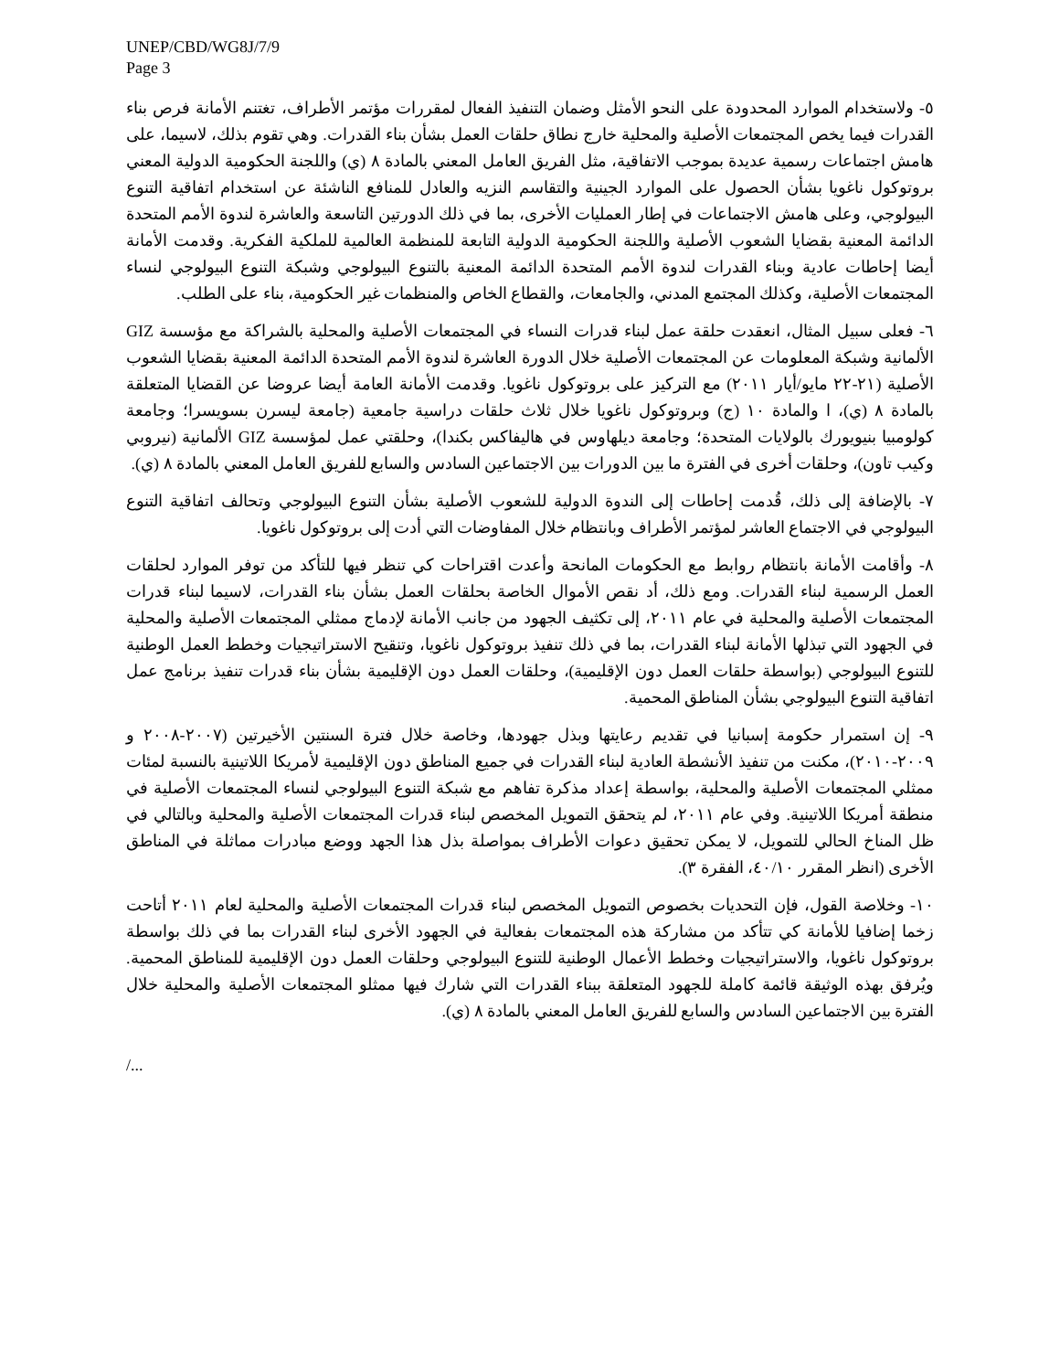UNEP/CBD/WG8J/7/9
Page 3
٥- ولاستخدام الموارد المحدودة على النحو الأمثل وضمان التنفيذ الفعال لمقررات مؤتمر الأطراف، تغتنم الأمانة فرص بناء القدرات فيما يخص المجتمعات الأصلية والمحلية خارج نطاق حلقات العمل بشأن بناء القدرات. وهي تقوم بذلك، لاسيما، على هامش اجتماعات رسمية عديدة بموجب الاتفاقية، مثل الفريق العامل المعني بالمادة ٨ (ي) واللجنة الحكومية الدولية المعني بروتوكول ناغويا بشأن الحصول على الموارد الجينية والتقاسم النزيه والعادل للمنافع الناشئة عن استخدام اتفاقية التنوع البيولوجي، وعلى هامش الاجتماعات في إطار العمليات الأخرى، بما في ذلك الدورتين التاسعة والعاشرة لندوة الأمم المتحدة الدائمة المعنية بقضايا الشعوب الأصلية واللجنة الحكومية الدولية التابعة للمنظمة العالمية للملكية الفكرية. وقدمت الأمانة أيضا إحاطات عادية وبناء القدرات لندوة الأمم المتحدة الدائمة المعنية بالتنوع البيولوجي وشبكة التنوع البيولوجي لنساء المجتمعات الأصلية، وكذلك المجتمع المدني، والجامعات، والقطاع الخاص والمنظمات غير الحكومية، بناء على الطلب.
٦- فعلى سبيل المثال، انعقدت حلقة عمل لبناء قدرات النساء في المجتمعات الأصلية والمحلية بالشراكة مع مؤسسة GIZ الألمانية وشبكة المعلومات عن المجتمعات الأصلية خلال الدورة العاشرة لندوة الأمم المتحدة الدائمة المعنية بقضايا الشعوب الأصلية (٢١-٢٢ مايو/أيار ٢٠١١) مع التركيز على بروتوكول ناغويا. وقدمت الأمانة العامة أيضا عروضا عن القضايا المتعلقة بالمادة ٨ (ي)، ا والمادة ١٠ (ج) وبروتوكول ناغويا خلال ثلاث حلقات دراسية جامعية (جامعة ليسرن بسويسرا؛ وجامعة كولومبيا بنيويورك بالولايات المتحدة؛ وجامعة ديلهاوس في هاليفاكس بكندا)، وحلقتي عمل لمؤسسة GIZ الألمانية (نيروبي وكيب تاون)، وحلقات أخرى في الفترة ما بين الدورات بين الاجتماعين السادس والسابع للفريق العامل المعني بالمادة ٨ (ي).
٧- بالإضافة إلى ذلك، قُدمت إحاطات إلى الندوة الدولية للشعوب الأصلية بشأن التنوع البيولوجي وتحالف اتفاقية التنوع البيولوجي في الاجتماع العاشر لمؤتمر الأطراف وبانتظام خلال المفاوضات التي أدت إلى بروتوكول ناغويا.
٨- وأقامت الأمانة بانتظام روابط مع الحكومات المانحة وأعدت اقتراحات كي تنظر فيها للتأكد من توفر الموارد لحلقات العمل الرسمية لبناء القدرات. ومع ذلك، أد نقص الأموال الخاصة بحلقات العمل بشأن بناء القدرات، لاسيما لبناء قدرات المجتمعات الأصلية والمحلية في عام ٢٠١١، إلى تكثيف الجهود من جانب الأمانة لإدماج ممثلي المجتمعات الأصلية والمحلية في الجهود التي تبذلها الأمانة لبناء القدرات، بما في ذلك تنفيذ بروتوكول ناغويا، وتنقيح الاستراتيجيات وخطط العمل الوطنية للتنوع البيولوجي (بواسطة حلقات العمل دون الإقليمية)، وحلقات العمل دون الإقليمية بشأن بناء قدرات تنفيذ برنامج عمل اتفاقية التنوع البيولوجي بشأن المناطق المحمية.
٩- إن استمرار حكومة إسبانيا في تقديم رعايتها وبذل جهودها، وخاصة خلال فترة السنتين الأخيرتين (٢٠٠٧-٢٠٠٨ و ٢٠٠٩-٢٠١٠)، مكنت من تنفيذ الأنشطة العادية لبناء القدرات في جميع المناطق دون الإقليمية لأمريكا اللاتينية بالنسبة لمئات ممثلي المجتمعات الأصلية والمحلية، بواسطة إعداد مذكرة تفاهم مع شبكة التنوع البيولوجي لنساء المجتمعات الأصلية في منطقة أمريكا اللاتينية. وفي عام ٢٠١١، لم يتحقق التمويل المخصص لبناء قدرات المجتمعات الأصلية والمحلية وبالتالي في ظل المناخ الحالي للتمويل، لا يمكن تحقيق دعوات الأطراف بمواصلة بذل هذا الجهد ووضع مبادرات مماثلة في المناطق الأخرى (انظر المقرر ٤٠/١٠، الفقرة ٣).
١٠- وخلاصة القول، فإن التحديات بخصوص التمويل المخصص لبناء قدرات المجتمعات الأصلية والمحلية لعام ٢٠١١ أتاحت زخما إضافيا للأمانة كي تتأكد من مشاركة هذه المجتمعات بفعالية في الجهود الأخرى لبناء القدرات بما في ذلك بواسطة بروتوكول ناغويا، والاستراتيجيات وخطط الأعمال الوطنية للتنوع البيولوجي وحلقات العمل دون الإقليمية للمناطق المحمية. ويُرفق بهذه الوثيقة قائمة كاملة للجهود المتعلقة ببناء القدرات التي شارك فيها ممثلو المجتمعات الأصلية والمحلية خلال الفترة بين الاجتماعين السادس والسابع للفريق العامل المعني بالمادة ٨ (ي).
/...